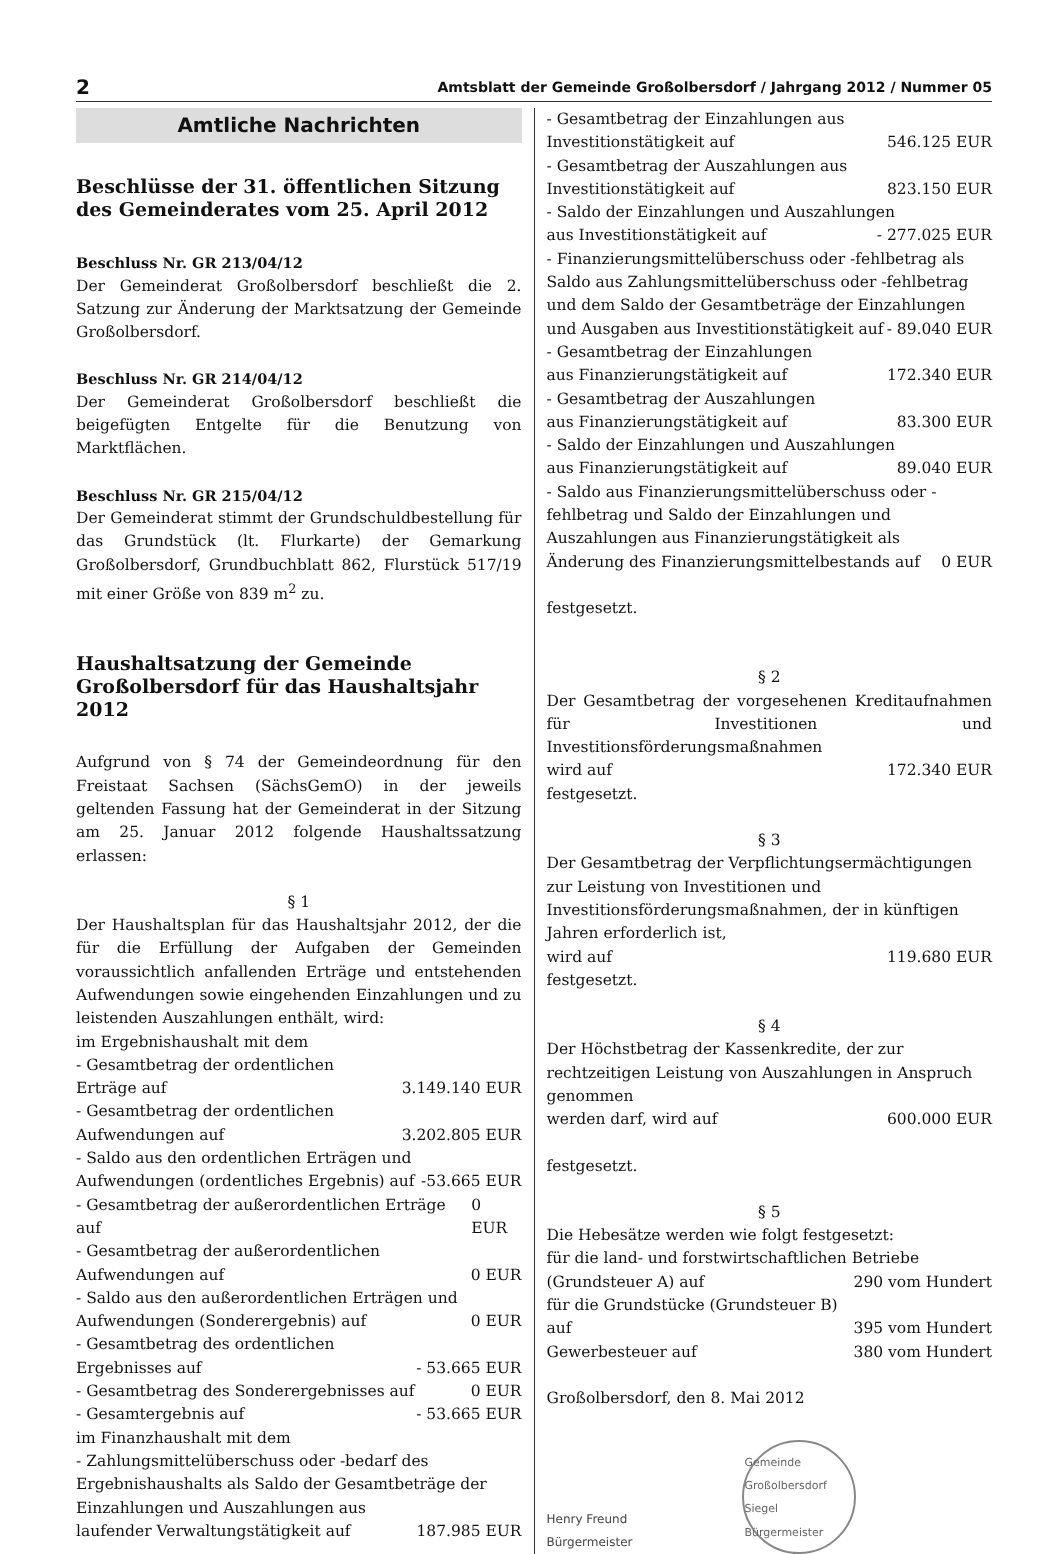2 Amtsblatt der Gemeinde Großolbersdorf / Jahrgang 2012 / Nummer 05
Amtliche Nachrichten
Beschlüsse der 31. öffentlichen Sitzung des Gemeinderates vom 25. April 2012
Beschluss Nr. GR 213/04/12
Der Gemeinderat Großolbersdorf beschließt die 2. Satzung zur Änderung der Marktsatzung der Gemeinde Großolbersdorf.
Beschluss Nr. GR 214/04/12
Der Gemeinderat Großolbersdorf beschließt die beigefügten Entgelte für die Benutzung von Marktflächen.
Beschluss Nr. GR 215/04/12
Der Gemeinderat stimmt der Grundschuldbestellung für das Grundstück (lt. Flurkarte) der Gemarkung Großolbersdorf, Grundbuchblatt 862, Flurstück 517/19 mit einer Größe von 839 m<sup>2</sup> zu.
Haushaltsatzung der Gemeinde Großolbersdorf für das Haushaltsjahr 2012
Aufgrund von § 74 der Gemeindeordnung für den Freistaat Sachsen (SächsGemO) in der jeweils geltenden Fassung hat der Gemeinderat in der Sitzung am 25. Januar 2012 folgende Haushaltssatzung erlassen:
§ 1
Der Haushaltsplan für das Haushaltsjahr 2012, der die für die Erfüllung der Aufgaben der Gemeinden voraussichtlich anfallenden Erträge und entstehenden Aufwendungen sowie eingehenden Einzahlungen und zu leistenden Auszahlungen enthält, wird:
im Ergebnishaushalt mit dem
- Gesamtbetrag der ordentlichen
Erträge auf 3.149.140 EUR
- Gesamtbetrag der ordentlichen
Aufwendungen auf 3.202.805 EUR
- Saldo aus den ordentlichen Erträgen und
Aufwendungen (ordentliches Ergebnis) auf -53.665 EUR
- Gesamtbetrag der außerordentlichen Erträge auf 0 EUR
- Gesamtbetrag der außerordentlichen
Aufwendungen auf 0 EUR
- Saldo aus den außerordentlichen Erträgen und
Aufwendungen (Sonderergebnis) auf 0 EUR
- Gesamtbetrag des ordentlichen
Ergebnisses auf - 53.665 EUR
- Gesamtbetrag des Sonderergebnisses auf 0 EUR
- Gesamtergebnis auf - 53.665 EUR
im Finanzhaushalt mit dem
- Zahlungsmittelüberschuss oder -bedarf des Ergebnishaushalts als Saldo der Gesamtbeträge der Einzahlungen und Auszahlungen aus
laufender Verwaltungstätigkeit auf 187.985 EUR
- Gesamtbetrag der Einzahlungen aus
Investitionstätigkeit auf 546.125 EUR
- Gesamtbetrag der Auszahlungen aus
Investitionstätigkeit auf 823.150 EUR
- Saldo der Einzahlungen und Auszahlungen
aus Investitionstätigkeit auf - 277.025 EUR
- Finanzierungsmittelüberschuss oder -fehlbetrag als Saldo aus Zahlungsmittelüberschuss oder -fehlbetrag und dem Saldo der Gesamtbeträge der Einzahlungen
und Ausgaben aus Investitionstätigkeit auf - 89.040 EUR
- Gesamtbetrag der Einzahlungen
aus Finanzierungstätigkeit auf 172.340 EUR
- Gesamtbetrag der Auszahlungen
aus Finanzierungstätigkeit auf 83.300 EUR
- Saldo der Einzahlungen und Auszahlungen
aus Finanzierungstätigkeit auf 89.040 EUR
- Saldo aus Finanzierungsmittelüberschuss oder -fehlbetrag und Saldo der Einzahlungen und Auszahlungen aus Finanzierungstätigkeit als
Änderung des Finanzierungsmittelbestands auf 0 EUR
festgesetzt.
§ 2
Der Gesamtbetrag der vorgesehenen Kreditaufnahmen für Investitionen und Investitionsförderungsmaßnahmen
wird auf 172.340 EUR
festgesetzt.
§ 3
Der Gesamtbetrag der Verpflichtungsermächtigungen zur Leistung von Investitionen und Investitionsförderungsmaßnahmen, der in künftigen Jahren erforderlich ist,
wird auf 119.680 EUR
festgesetzt.
§ 4
Der Höchstbetrag der Kassenkredite, der zur rechtzeitigen Leistung von Auszahlungen in Anspruch genommen
werden darf, wird auf 600.000 EUR
festgesetzt.
§ 5
Die Hebesätze werden wie folgt festgesetzt:
für die land- und forstwirtschaftlichen Betriebe
(Grundsteuer A) auf 290 vom Hundert
für die Grundstücke (Grundsteuer B)
auf 395 vom Hundert
Gewerbesteuer auf 380 vom Hundert
Großolbersdorf, den 8. Mai 2012
Henry Freund
Bürgermeister
Gemeinde Großolbersdorf
Siegel
Bürgermeister